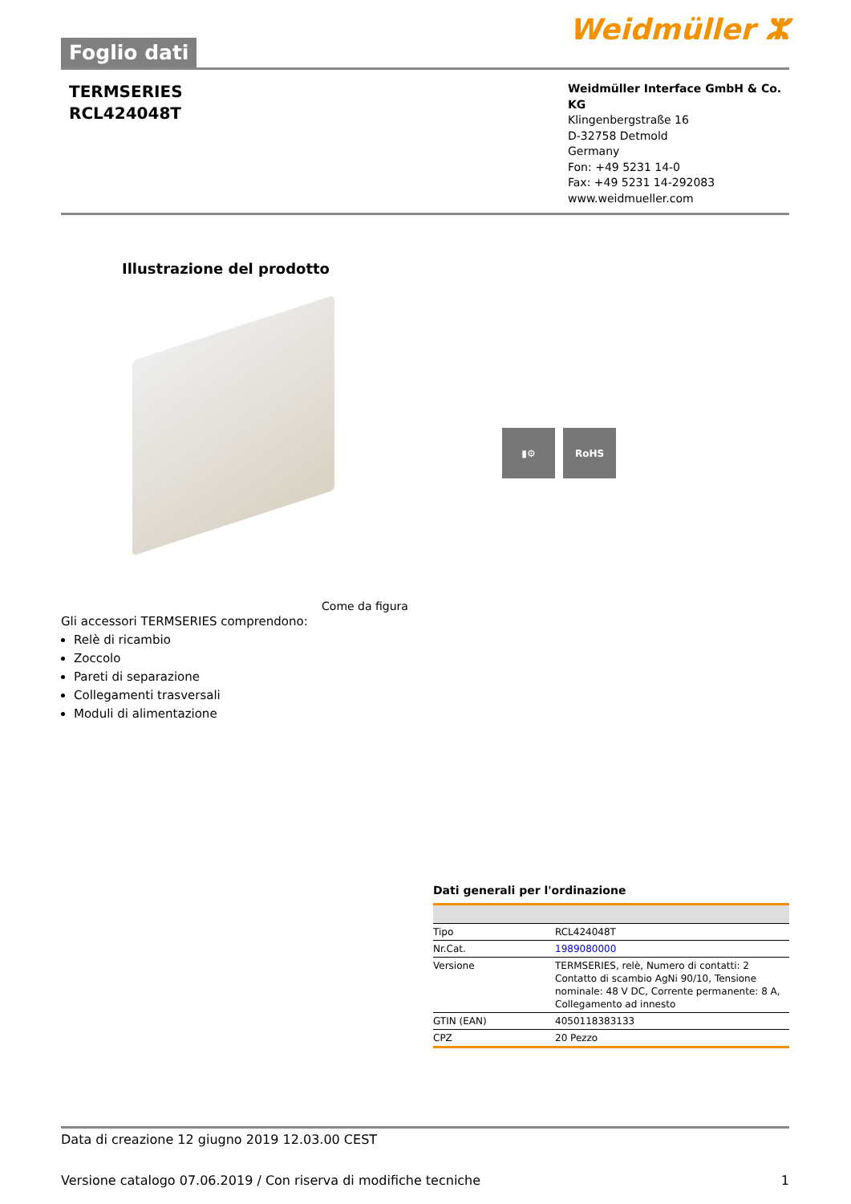Foglio dati
Weidmüller ⵣ
TERMSERIES
RCL424048T
Weidmüller Interface GmbH & Co. KG
Klingenbergstraße 16
D-32758 Detmold
Germany
Fon: +49 5231 14-0
Fax: +49 5231 14-292083
www.weidmueller.com
Illustrazione del prodotto
▮⚙ RoHS
Come da figura
Gli accessori TERMSERIES comprendono:
Relè di ricambio
Zoccolo
Pareti di separazione
Collegamenti trasversali
Moduli di alimentazione
Dati generali per l'ordinazione
| Tipo | RCL424048T |
| Nr.Cat. | 1989080000 |
| Versione | TERMSERIES, relè, Numero di contatti: 2 Contatto di scambio AgNi 90/10, Tensione nominale: 48 V DC, Corrente permanente: 8 A, Collegamento ad innesto |
| GTIN (EAN) | 4050118383133 |
| CPZ | 20 Pezzo |
Data di creazione 12 giugno 2019 12.03.00 CEST
Versione catalogo 07.06.2019 / Con riserva di modifiche tecniche 1